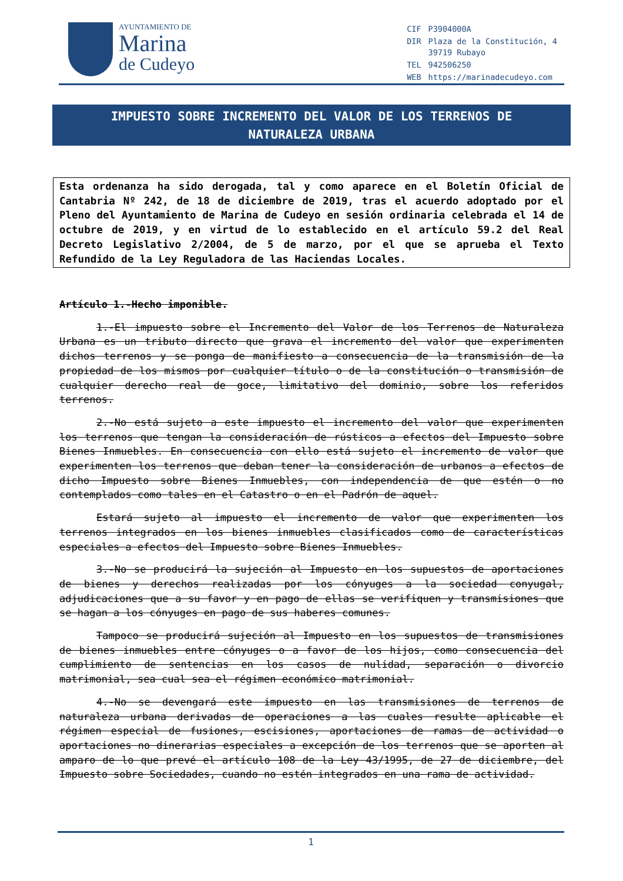AYUNTAMIENTO DE
Marina
de Cudeyo
| CIF | P3904000A |
| DIR | Plaza de la Constitución, 4 39719 Rubayo |
| TEL | 942506250 |
| WEB | https://marinadecudeyo.com |
IMPUESTO SOBRE INCREMENTO DEL VALOR DE LOS TERRENOS DE
NATURALEZA URBANA
Esta ordenanza ha sido derogada, tal y como aparece en el Boletín Oficial de Cantabria Nº 242, de 18 de diciembre de 2019, tras el acuerdo adoptado por el Pleno del Ayuntamiento de Marina de Cudeyo en sesión ordinaria celebrada el 14 de octubre de 2019, y en virtud de lo establecido en el artículo 59.2 del Real Decreto Legislativo 2/2004, de 5 de marzo, por el que se aprueba el Texto Refundido de la Ley Reguladora de las Haciendas Locales.
Artículo 1.-Hecho imponible.
1.-El impuesto sobre el Incremento del Valor de los Terrenos de Naturaleza Urbana es un tributo directo que grava el incremento del valor que experimenten dichos terrenos y se ponga de manifiesto a consecuencia de la transmisión de la propiedad de los mismos por cualquier título o de la constitución o transmisión de cualquier derecho real de goce, limitativo del dominio, sobre los referidos terrenos.
2.-No está sujeto a este impuesto el incremento del valor que experimenten los terrenos que tengan la consideración de rústicos a efectos del Impuesto sobre Bienes Inmuebles. En consecuencia con ello está sujeto el incremento de valor que experimenten los terrenos que deban tener la consideración de urbanos a efectos de dicho Impuesto sobre Bienes Inmuebles, con independencia de que estén o no contemplados como tales en el Catastro o en el Padrón de aquel.
Estará sujeto al impuesto el incremento de valor que experimenten los terrenos integrados en los bienes inmuebles clasificados como de características especiales a efectos del Impuesto sobre Bienes Inmuebles.
3.-No se producirá la sujeción al Impuesto en los supuestos de aportaciones de bienes y derechos realizadas por los cónyuges a la sociedad conyugal, adjudicaciones que a su favor y en pago de ellas se verifiquen y transmisiones que se hagan a los cónyuges en pago de sus haberes comunes.
Tampoco se producirá sujeción al Impuesto en los supuestos de transmisiones de bienes inmuebles entre cónyuges o a favor de los hijos, como consecuencia del cumplimiento de sentencias en los casos de nulidad, separación o divorcio matrimonial, sea cual sea el régimen económico matrimonial.
4.-No se devengará este impuesto en las transmisiones de terrenos de naturaleza urbana derivadas de operaciones a las cuales resulte aplicable el régimen especial de fusiones, escisiones, aportaciones de ramas de actividad o aportaciones no dinerarias especiales a excepción de los terrenos que se aporten al amparo de lo que prevé el artículo 108 de la Ley 43/1995, de 27 de diciembre, del Impuesto sobre Sociedades, cuando no estén integrados en una rama de actividad.
1